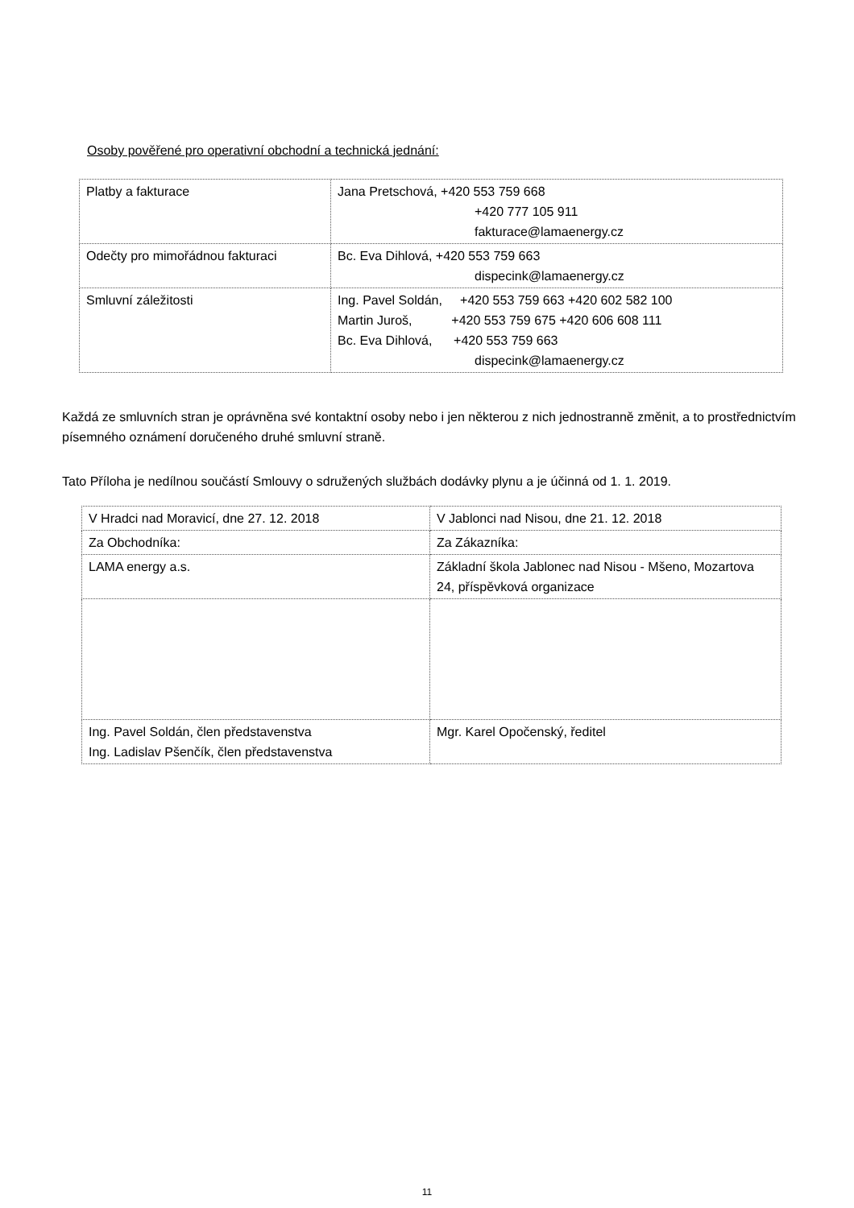Osoby pověřené pro operativní obchodní a technická jednání:
| Platby a fakturace | Jana Pretschová, +420 553 759 668 +420 777 105 911 fakturace@lamaenergy.cz |
| Odečty pro mimořádnou fakturaci | Bc. Eva Dihlová, +420 553 759 663 dispecink@lamaenergy.cz |
| Smluvní záležitosti | Ing. Pavel Soldán, +420 553 759 663 +420 602 582 100 Martin Juroš, +420 553 759 675 +420 606 608 111 Bc. Eva Dihlová, +420 553 759 663 dispecink@lamaenergy.cz |
Každá ze smluvních stran je oprávněna své kontaktní osoby nebo i jen některou z nich jednostranně změnit, a to prostřednictvím písemného oznámení doručeného druhé smluvní straně.
Tato Příloha je nedílnou součástí Smlouvy o sdružených službách dodávky plynu a je účinná od 1. 1. 2019.
| V Hradci nad Moravicí, dne 27. 12. 2018 | V Jablonci nad Nisou, dne 21. 12. 2018 |
| Za Obchodníka: | Za Zákazníka: |
| LAMA energy a.s. | Základní škola Jablonec nad Nisou - Mšeno, Mozartova 24, příspěvková organizace |
| Ing. Pavel Soldán, člen představenstva Ing. Ladislav Pšenčík, člen představenstva | Mgr. Karel Opočenský, ředitel |
11